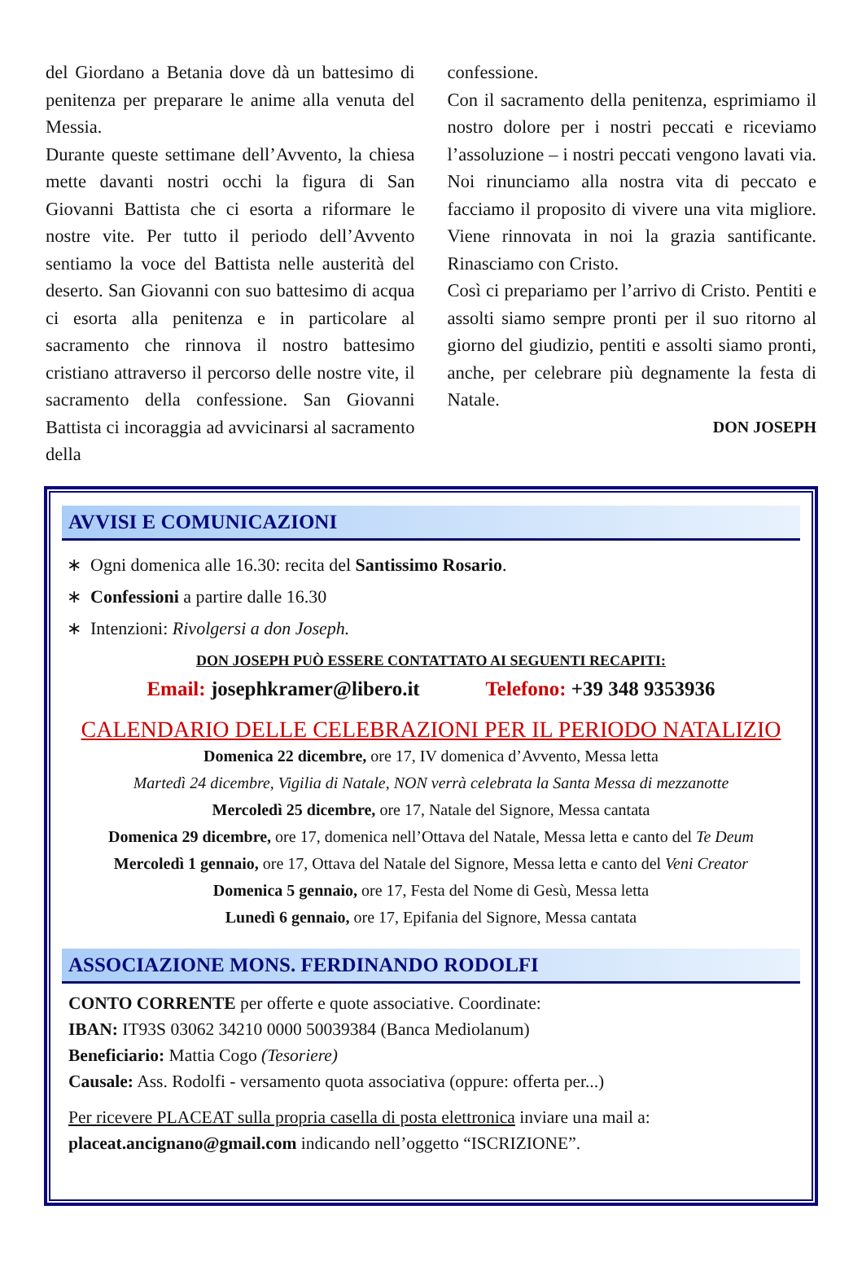del Giordano a Betania dove dà un battesimo di penitenza per preparare le anime alla venuta del Messia.
Durante queste settimane dell’Avvento, la chiesa mette davanti nostri occhi la figura di San Giovanni Battista che ci esorta a riformare le nostre vite. Per tutto il periodo dell’Avvento sentiamo la voce del Battista nelle austerità del deserto. San Giovanni con suo battesimo di acqua ci esorta alla penitenza e in particolare al sacramento che rinnova il nostro battesimo cristiano attraverso il percorso delle nostre vite, il sacramento della confessione. San Giovanni Battista ci incoraggia ad avvicinarsi al sacramento della
confessione.
Con il sacramento della penitenza, esprimiamo il nostro dolore per i nostri peccati e riceviamo l’assoluzione – i nostri peccati vengono lavati via. Noi rinunciamo alla nostra vita di peccato e facciamo il proposito di vivere una vita migliore. Viene rinnovata in noi la grazia santificante. Rinasciamo con Cristo.
Così ci prepariamo per l’arrivo di Cristo. Pentiti e assolti siamo sempre pronti per il suo ritorno al giorno del giudizio, pentiti e assolti siamo pronti, anche, per celebrare più degnamente la festa di Natale.
DON JOSEPH
AVVISI E COMUNICAZIONI
∗ Ogni domenica alle 16.30: recita del Santissimo Rosario.
∗ Confessioni a partire dalle 16.30
∗ Intenzioni: Rivolgersi a don Joseph.
DON JOSEPH PUÒ ESSERE CONTATTATO AI SEGUENTI RECAPITI:
Email: josephkramer@libero.it Telefono: +39 348 9353936
CALENDARIO DELLE CELEBRAZIONI PER IL PERIODO NATALIZIO
Domenica 22 dicembre, ore 17, IV domenica d’Avvento, Messa letta
Martedì 24 dicembre, Vigilia di Natale, NON verrà celebrata la Santa Messa di mezzanotte
Mercoledì 25 dicembre, ore 17, Natale del Signore, Messa cantata
Domenica 29 dicembre, ore 17, domenica nell’Ottava del Natale, Messa letta e canto del Te Deum
Mercoledì 1 gennaio, ore 17, Ottava del Natale del Signore, Messa letta e canto del Veni Creator
Domenica 5 gennaio, ore 17, Festa del Nome di Gesù, Messa letta
Lunedì 6 gennaio, ore 17, Epifania del Signore, Messa cantata
ASSOCIAZIONE MONS. FERDINANDO RODOLFI
CONTO CORRENTE per offerte e quote associative. Coordinate:
IBAN: IT93S 03062 34210 0000 50039384 (Banca Mediolanum)
Beneficiario: Mattia Cogo (Tesoriere)
Causale: Ass. Rodolfi - versamento quota associativa (oppure: offerta per...)
Per ricevere PLACEAT sulla propria casella di posta elettronica inviare una mail a:
placeat.ancignano@gmail.com indicando nell’oggetto “ISCRIZIONE”.